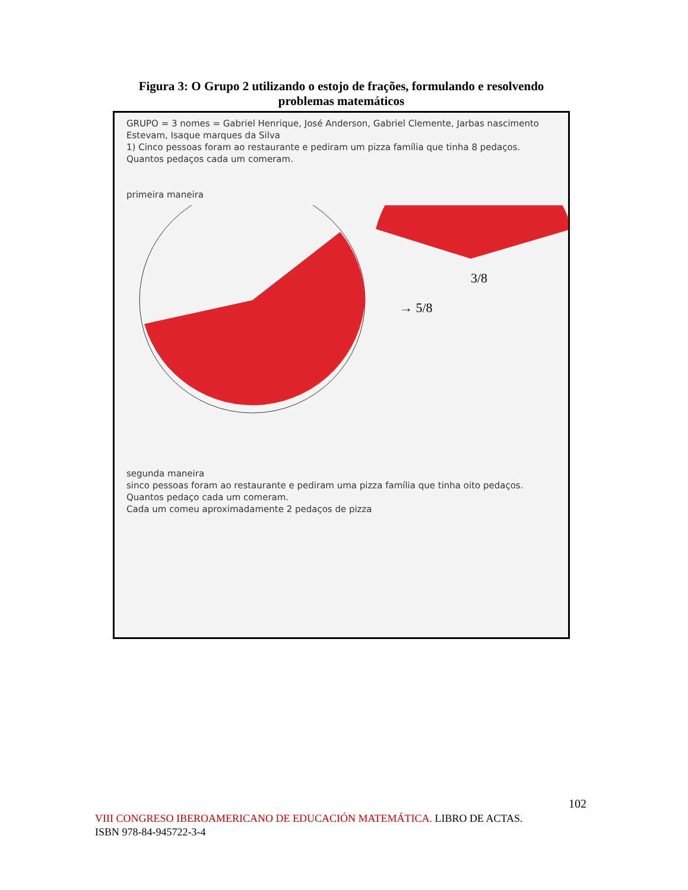Figura 3: O Grupo 2 utilizando o estojo de frações, formulando e resolvendo problemas matemáticos
GRUPO = 3 nomes = Gabriel Henrique, José Anderson, Gabriel Clemente, Jarbas nascimento Estevam, Isaque marques da Silva
1) Cinco pessoas foram ao restaurante e pediram um pizza família que tinha 8 pedaços. Quantos pedaços cada um comeram.
primeira maneira
→ 5/8
3/8
segunda maneira
sinco pessoas foram ao restaurante e pediram uma pizza família que tinha oito pedaços. Quantos pedaço cada um comeram.
Cada um comeu aproximadamente 2 pedaços de pizza
102
VIII CONGRESO IBEROAMERICANO DE EDUCACIÓN MATEMÁTICA. LIBRO DE ACTAS.
ISBN 978-84-945722-3-4